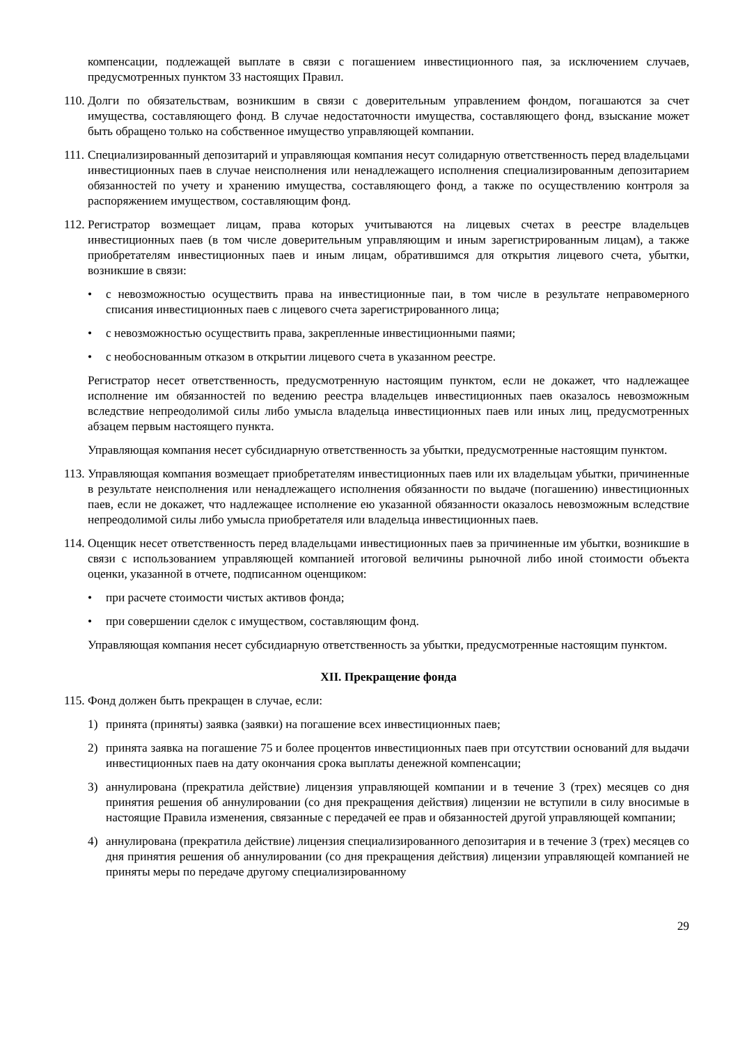компенсации, подлежащей выплате в связи с погашением инвестиционного пая, за исключением случаев, предусмотренных пунктом 33 настоящих Правил.
110.
Долги по обязательствам, возникшим в связи с доверительным управлением фондом, погашаются за счет имущества, составляющего фонд. В случае недостаточности имущества, составляющего фонд, взыскание может быть обращено только на собственное имущество управляющей компании.
111.
Специализированный депозитарий и управляющая компания несут солидарную ответственность перед владельцами инвестиционных паев в случае неисполнения или ненадлежащего исполнения специализированным депозитарием обязанностей по учету и хранению имущества, составляющего фонд, а также по осуществлению контроля за распоряжением имуществом, составляющим фонд.
112.
Регистратор возмещает лицам, права которых учитываются на лицевых счетах в реестре владельцев инвестиционных паев (в том числе доверительным управляющим и иным зарегистрированным лицам), а также приобретателям инвестиционных паев и иным лицам, обратившимся для открытия лицевого счета, убытки, возникшие в связи:
• с невозможностью осуществить права на инвестиционные паи, в том числе в результате неправомерного списания инвестиционных паев с лицевого счета зарегистрированного лица;
• с невозможностью осуществить права, закрепленные инвестиционными паями;
• с необоснованным отказом в открытии лицевого счета в указанном реестре.
Регистратор несет ответственность, предусмотренную настоящим пунктом, если не докажет, что надлежащее исполнение им обязанностей по ведению реестра владельцев инвестиционных паев оказалось невозможным вследствие непреодолимой силы либо умысла владельца инвестиционных паев или иных лиц, предусмотренных абзацем первым настоящего пункта.
Управляющая компания несет субсидиарную ответственность за убытки, предусмотренные настоящим пунктом.
113.
Управляющая компания возмещает приобретателям инвестиционных паев или их владельцам убытки, причиненные в результате неисполнения или ненадлежащего исполнения обязанности по выдаче (погашению) инвестиционных паев, если не докажет, что надлежащее исполнение ею указанной обязанности оказалось невозможным вследствие непреодолимой силы либо умысла приобретателя или владельца инвестиционных паев.
114.
Оценщик несет ответственность перед владельцами инвестиционных паев за причиненные им убытки, возникшие в связи с использованием управляющей компанией итоговой величины рыночной либо иной стоимости объекта оценки, указанной в отчете, подписанном оценщиком:
• при расчете стоимости чистых активов фонда;
• при совершении сделок с имуществом, составляющим фонд.
Управляющая компания несет субсидиарную ответственность за убытки, предусмотренные настоящим пунктом.
XII. Прекращение фонда
115.
Фонд должен быть прекращен в случае, если:
1) принята (приняты) заявка (заявки) на погашение всех инвестиционных паев;
2) принята заявка на погашение 75 и более процентов инвестиционных паев при отсутствии оснований для выдачи инвестиционных паев на дату окончания срока выплаты денежной компенсации;
3) аннулирована (прекратила действие) лицензия управляющей компании и в течение 3 (трех) месяцев со дня принятия решения об аннулировании (со дня прекращения действия) лицензии не вступили в силу вносимые в настоящие Правила изменения, связанные с передачей ее прав и обязанностей другой управляющей компании;
4) аннулирована (прекратила действие) лицензия специализированного депозитария и в течение 3 (трех) месяцев со дня принятия решения об аннулировании (со дня прекращения действия) лицензии управляющей компанией не приняты меры по передаче другому специализированному
29